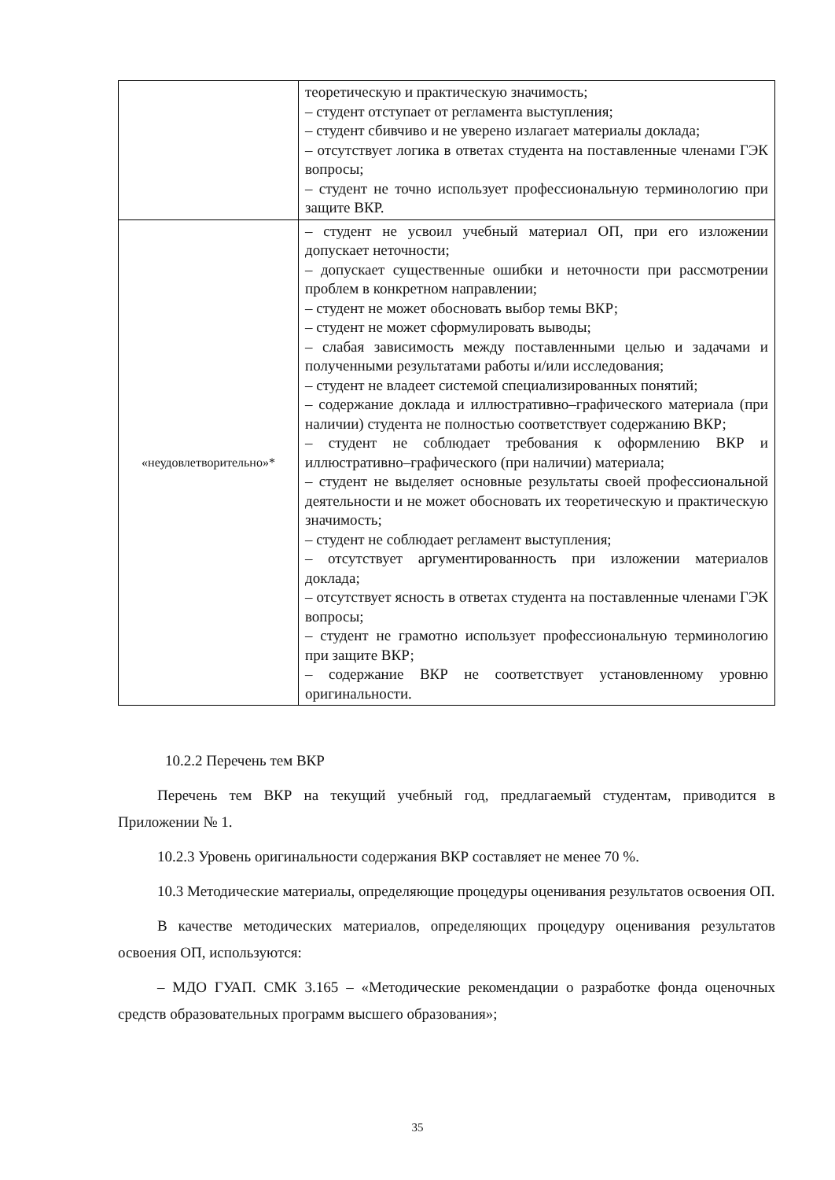| | теоретическую и практическую значимость; – студент отступает от регламента выступления; – студент сбивчиво и не уверено излагает материалы доклада; – отсутствует логика в ответах студента на поставленные членами ГЭК вопросы; – студент не точно использует профессиональную терминологию при защите ВКР. |
| «неудовлетворительно»* | – студент не усвоил учебный материал ОП, при его изложении допускает неточности; – допускает существенные ошибки и неточности при рассмотрении проблем в конкретном направлении; – студент не может обосновать выбор темы ВКР; – студент не может сформулировать выводы; – слабая зависимость между поставленными целью и задачами и полученными результатами работы и/или исследования; – студент не владеет системой специализированных понятий; – содержание доклада и иллюстративно–графического материала (при наличии) студента не полностью соответствует содержанию ВКР; – студент не соблюдает требования к оформлению ВКР и иллюстративно–графического (при наличии) материала; – студент не выделяет основные результаты своей профессиональной деятельности и не может обосновать их теоретическую и практическую значимость; – студент не соблюдает регламент выступления; – отсутствует аргументированность при изложении материалов доклада; – отсутствует ясность в ответах студента на поставленные членами ГЭК вопросы; – студент не грамотно использует профессиональную терминологию при защите ВКР; – содержание ВКР не соответствует установленному уровню оригинальности. |
10.2.2 Перечень тем ВКР
Перечень тем ВКР на текущий учебный год, предлагаемый студентам, приводится в Приложении № 1.
10.2.3 Уровень оригинальности содержания ВКР составляет не менее 70 %.
10.3 Методические материалы, определяющие процедуры оценивания результатов освоения ОП.
В качестве методических материалов, определяющих процедуру оценивания результатов освоения ОП, используются:
– МДО ГУАП. СМК 3.165 – «Методические рекомендации о разработке фонда оценочных средств образовательных программ высшего образования»;
35